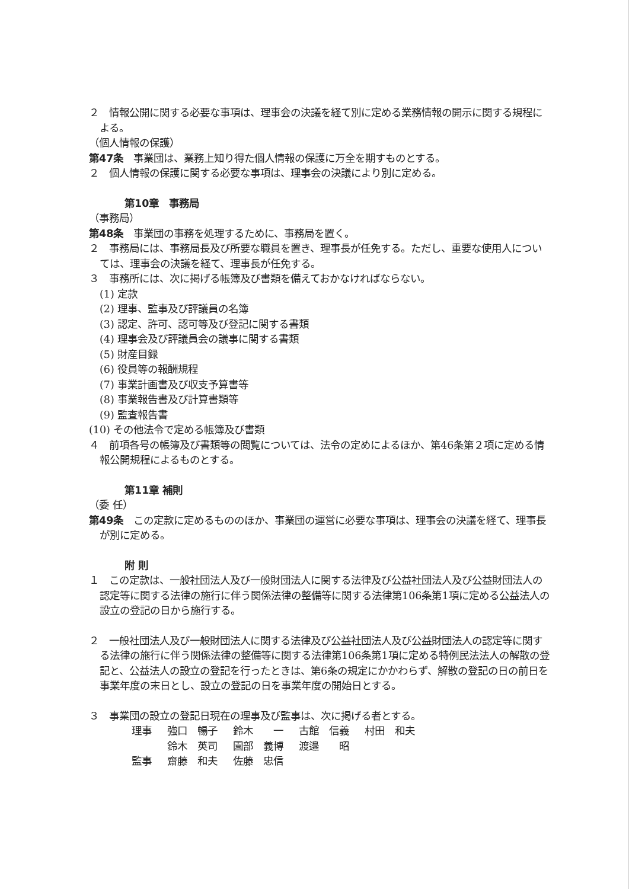２　情報公開に関する必要な事項は、理事会の決議を経て別に定める業務情報の開示に関する規程による。
（個人情報の保護）
第47条　事業団は、業務上知り得た個人情報の保護に万全を期すものとする。
２　個人情報の保護に関する必要な事項は、理事会の決議により別に定める。
第10章　事務局
（事務局）
第48条　事業団の事務を処理するために、事務局を置く。
２　事務局には、事務局長及び所要な職員を置き、理事長が任免する。ただし、重要な使用人については、理事会の決議を経て、理事長が任免する。
３　事務所には、次に掲げる帳簿及び書類を備えておかなければならない。
(1) 定款
(2) 理事、監事及び評議員の名簿
(3) 認定、許可、認可等及び登記に関する書類
(4) 理事会及び評議員会の議事に関する書類
(5) 財産目録
(6) 役員等の報酬規程
(7) 事業計画書及び収支予算書等
(8) 事業報告書及び計算書類等
(9) 監査報告書
(10) その他法令で定める帳簿及び書類
４　前項各号の帳簿及び書類等の閲覧については、法令の定めによるほか、第46条第２項に定める情報公開規程によるものとする。
第11章 補則
（委 任）
第49条　この定款に定めるもののほか、事業団の運営に必要な事項は、理事会の決議を経て、理事長が別に定める。
附 則
１　この定款は、一般社団法人及び一般財団法人に関する法律及び公益社団法人及び公益財団法人の認定等に関する法律の施行に伴う関係法律の整備等に関する法律第106条第1項に定める公益法人の設立の登記の日から施行する。
２　一般社団法人及び一般財団法人に関する法律及び公益社団法人及び公益財団法人の認定等に関する法律の施行に伴う関係法律の整備等に関する法律第106条第1項に定める特例民法法人の解散の登記と、公益法人の設立の登記を行ったときは、第6条の規定にかかわらず、解散の登記の日の前日を事業年度の末日とし、設立の登記の日を事業年度の開始日とする。
３　事業団の設立の登記日現在の理事及び監事は、次に掲げる者とする。
| 理事 | 強口 暢子 | 鈴木 一 | 古館 信義 | 村田 和夫 |
| | 鈴木 英司 | 園部 義博 | 渡邉 昭 | |
| 監事 | 齋藤 和夫 | 佐藤 忠信 | | |